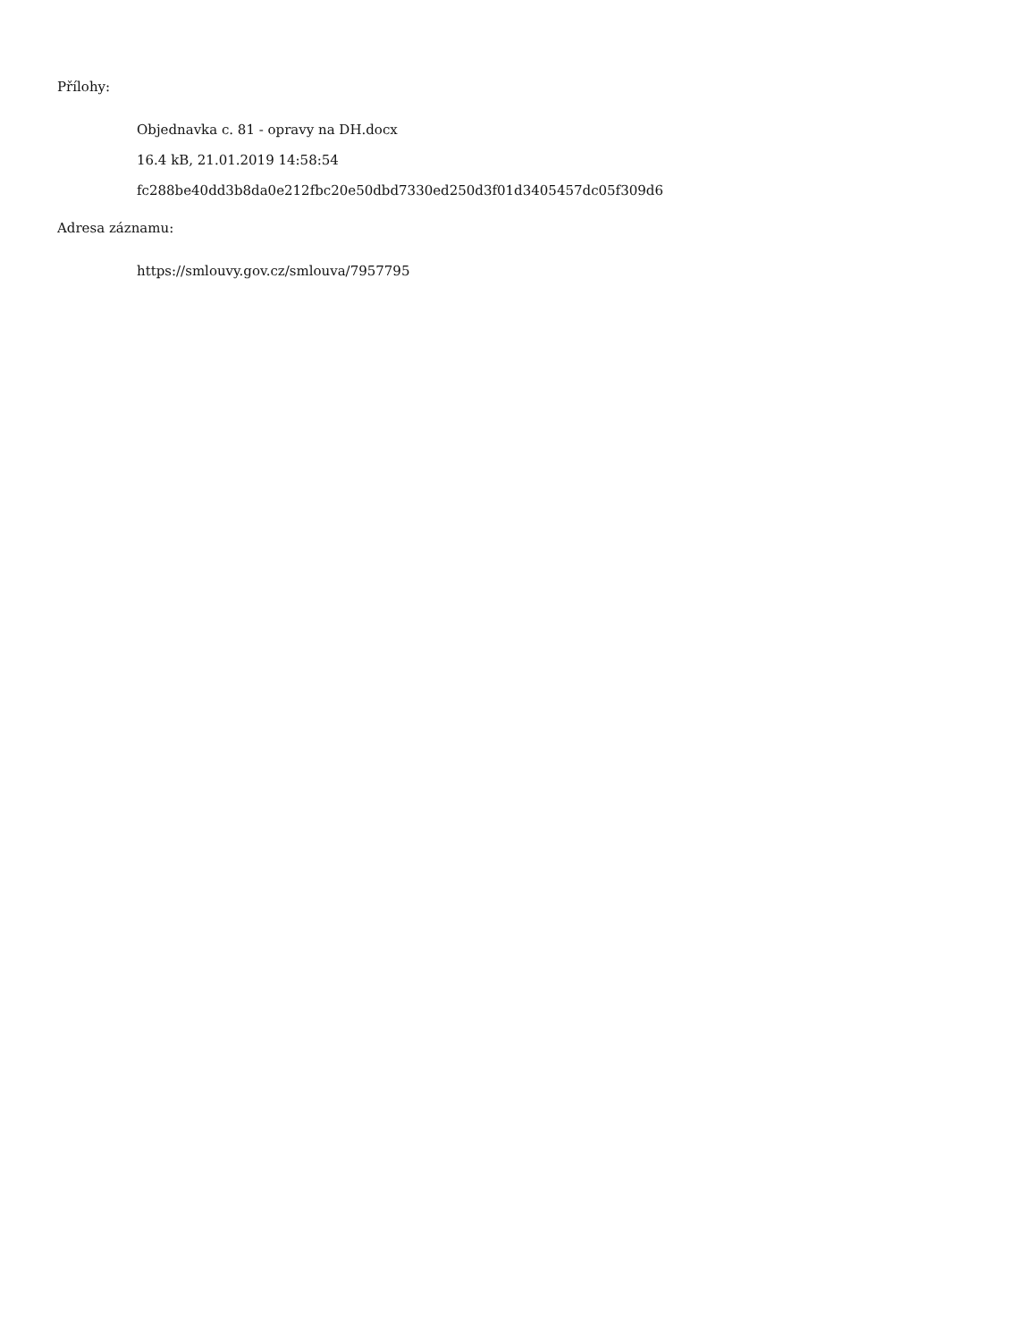Přílohy:
Objednavka c. 81 - opravy na DH.docx
16.4 kB, 21.01.2019 14:58:54
fc288be40dd3b8da0e212fbc20e50dbd7330ed250d3f01d3405457dc05f309d6
Adresa záznamu:
https://smlouvy.gov.cz/smlouva/7957795